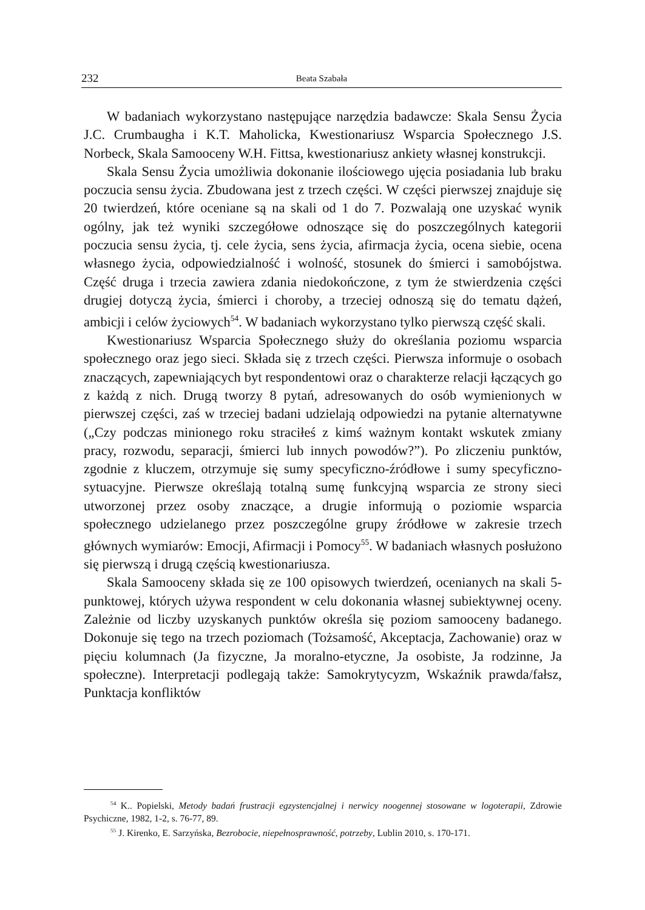232 Beata Szabała
W badaniach wykorzystano następujące narzędzia badawcze: Skala Sensu Życia J.C. Crumbaugha i K.T. Maholicka, Kwestionariusz Wsparcia Społecznego J.S. Norbeck, Skala Samooceny W.H. Fittsa, kwestionariusz ankiety własnej konstrukcji.
Skala Sensu Życia umożliwia dokonanie ilościowego ujęcia posiadania lub braku poczucia sensu życia. Zbudowana jest z trzech części. W części pierwszej znajduje się 20 twierdzeń, które oceniane są na skali od 1 do 7. Pozwalają one uzyskać wynik ogólny, jak też wyniki szczegółowe odnoszące się do poszczególnych kategorii poczucia sensu życia, tj. cele życia, sens życia, afirmacja życia, ocena siebie, ocena własnego życia, odpowiedzialność i wolność, stosunek do śmierci i samobójstwa. Część druga i trzecia zawiera zdania niedokończone, z tym że stwierdzenia części drugiej dotyczą życia, śmierci i choroby, a trzeciej odnoszą się do tematu dążeń, ambicji i celów życiowych<sup>54</sup>. W badaniach wykorzystano tylko pierwszą część skali.
Kwestionariusz Wsparcia Społecznego służy do określania poziomu wsparcia społecznego oraz jego sieci. Składa się z trzech części. Pierwsza informuje o osobach znaczących, zapewniających byt respondentowi oraz o charakterze relacji łączących go z każdą z nich. Drugą tworzy 8 pytań, adresowanych do osób wymienionych w pierwszej części, zaś w trzeciej badani udzielają odpowiedzi na pytanie alternatywne („Czy podczas minionego roku straciłeś z kimś ważnym kontakt wskutek zmiany pracy, rozwodu, separacji, śmierci lub innych powodów?”). Po zliczeniu punktów, zgodnie z kluczem, otrzymuje się sumy specyficzno-źródłowe i sumy specyficzno-sytuacyjne. Pierwsze określają totalną sumę funkcyjną wsparcia ze strony sieci utworzonej przez osoby znaczące, a drugie informują o poziomie wsparcia społecznego udzielanego przez poszczególne grupy źródłowe w zakresie trzech głównych wymiarów: Emocji, Afirmacji i Pomocy<sup>55</sup>. W badaniach własnych posłużono się pierwszą i drugą częścią kwestionariusza.
Skala Samooceny składa się ze 100 opisowych twierdzeń, ocenianych na skali 5-punktowej, których używa respondent w celu dokonania własnej subiektywnej oceny. Zależnie od liczby uzyskanych punktów określa się poziom samooceny badanego. Dokonuje się tego na trzech poziomach (Tożsamość, Akceptacja, Zachowanie) oraz w pięciu kolumnach (Ja fizyczne, Ja moralno-etyczne, Ja osobiste, Ja rodzinne, Ja społeczne). Interpretacji podlegają także: Samokrytycyzm, Wskaźnik prawda/fałsz, Punktacja konfliktów
<sup>54</sup> K.. Popielski, Metody badań frustracji egzystencjalnej i nerwicy noogennej stosowane w logoterapii, Zdrowie Psychiczne, 1982, 1-2, s. 76-77, 89.
<sup>55</sup> J. Kirenko, E. Sarzyńska, Bezrobocie, niepełnosprawność, potrzeby, Lublin 2010, s. 170-171.